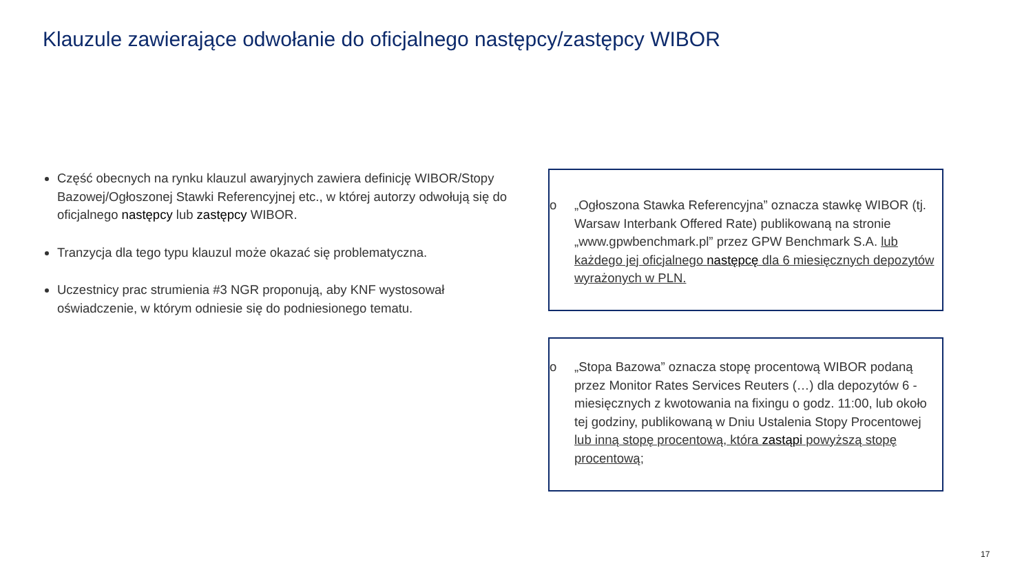Klauzule zawierające odwołanie do oficjalnego następcy/zastępcy WIBOR
Część obecnych na rynku klauzul awaryjnych zawiera definicję WIBOR/Stopy Bazowej/Ogłoszonej Stawki Referencyjnej etc., w której autorzy odwołują się do oficjalnego następcy lub zastępcy WIBOR.
Tranzycja dla tego typu klauzul może okazać się problematyczna.
Uczestnicy prac strumienia #3 NGR proponują, aby KNF wystosował oświadczenie, w którym odniesie się do podniesionego tematu.
o „Ogłoszona Stawka Referencyjna” oznacza stawkę WIBOR (tj. Warsaw Interbank Offered Rate) publikowaną na stronie „www.gpwbenchmark.pl” przez GPW Benchmark S.A. lub każdego jej oficjalnego następcę dla 6 miesięcznych depozytów wyrażonych w PLN.
o „Stopa Bazowa” oznacza stopę procentową WIBOR podaną przez Monitor Rates Services Reuters (…) dla depozytów 6 - miesięcznych z kwotowania na fixingu o godz. 11:00, lub około tej godziny, publikowaną w Dniu Ustalenia Stopy Procentowej lub inną stopę procentową, która zastąpi powyższą stopę procentową;
17